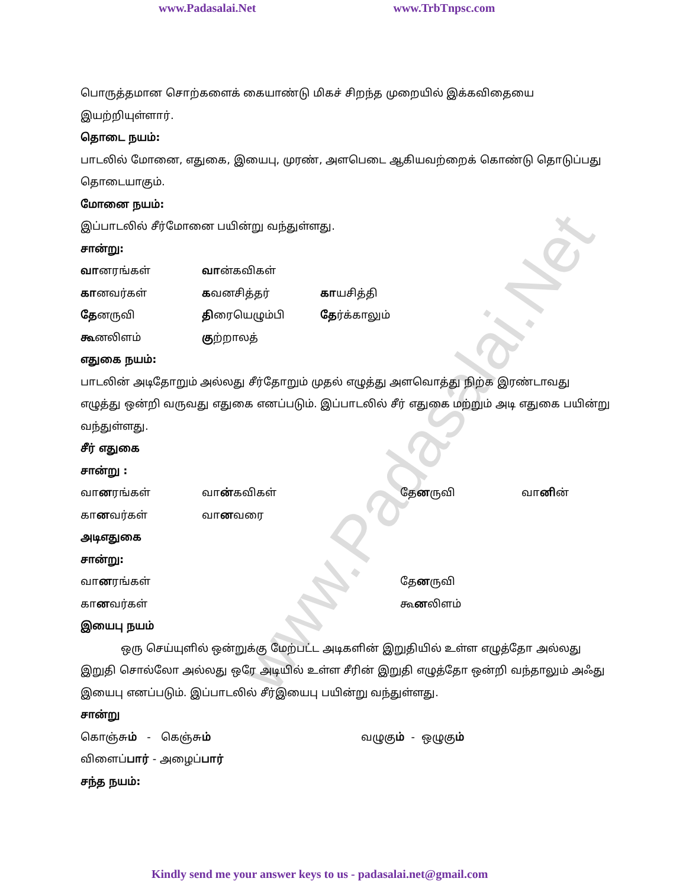www.Padasalai.Net www.TrbTnpsc.com
www.Padasalai.Net
பொருத்தமான சொற்களைக் கையாண்டு மிகச் சிறந்த முறையில் இக்கவிதையை இயற்றியுள்ளார்.
தொடை நயம்:
பாடலில் மோனை, எதுகை, இயைபு, முரண், அளபெடை ஆகியவற்றைக் கொண்டு தொடுப்பது தொடையாகும்.
மோனை நயம்:
இப்பாடலில் சீர்மோனை பயின்று வந்துள்ளது.
சான்று:
வானரங்கள் வான்கவிகள்
கானவர்கள் கவனசித்தர் காயசித்தி
தேனருவி திரையெழும்பி தேர்க்காலும்
கூனலிளம் குற்றாலத்
எதுகை நயம்:
பாடலின் அடிதோறும் அல்லது சீர்தோறும் முதல் எழுத்து அளவொத்து நிற்க இரண்டாவது எழுத்து ஒன்றி வருவது எதுகை எனப்படும். இப்பாடலில் சீர் எதுகை மற்றும் அடி எதுகை பயின்று வந்துள்ளது.
சீர் எதுகை
சான்று :
வானரங்கள் வான்கவிகள் தேனருவி வானின்
கானவர்கள் வானவரை
அடிஎதுகை
சான்று:
வானரங்கள் தேனருவி
கானவர்கள் கூனலிளம்
இயைபு நயம்
ஒரு செய்யுளில் ஒன்றுக்கு மேற்பட்ட அடிகளின் இறுதியில் உள்ள எழுத்தோ அல்லது இறுதி சொல்லோ அல்லது ஒரே அடியில் உள்ள சீரின் இறுதி எழுத்தோ ஒன்றி வந்தாலும் அஃது இயைபு எனப்படும். இப்பாடலில் சீர்இயைபு பயின்று வந்துள்ளது.
சான்று
கொஞ்சும் - கெஞ்சும் வழுகும் - ஒழுகும்
விளைப்பார் - அழைப்பார்
சந்த நயம்:
Kindly send me your answer keys to us - padasalai.net@gmail.com